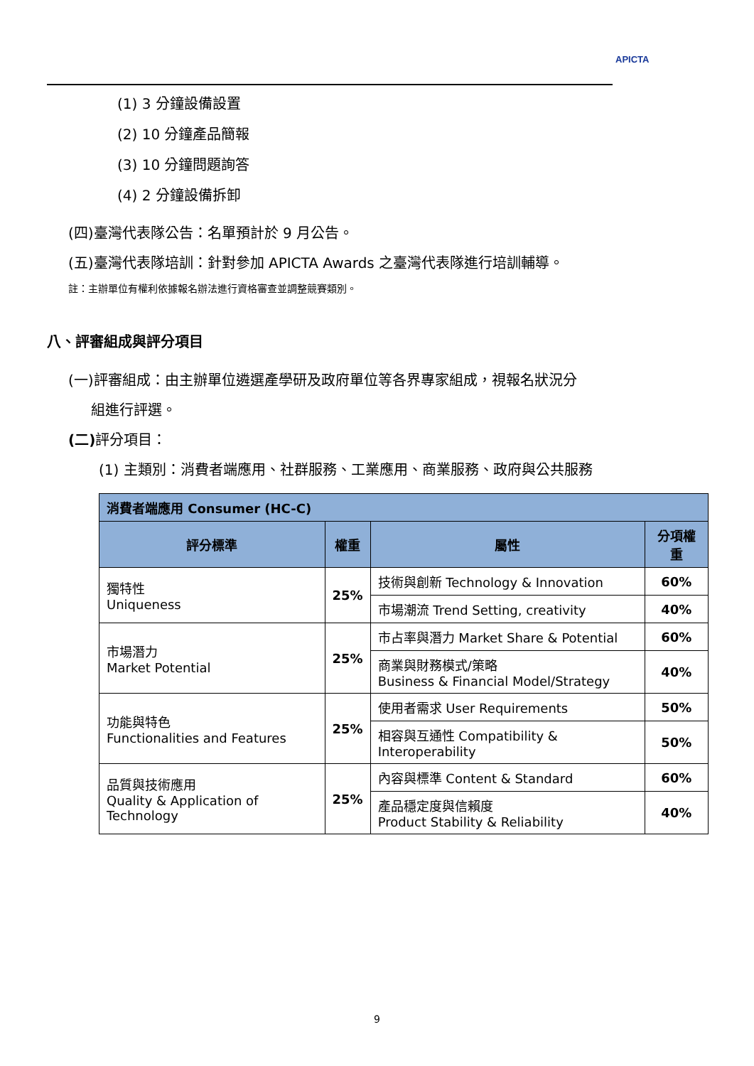APICTA
(1) 3 分鐘設備設置
(2) 10 分鐘產品簡報
(3) 10 分鐘問題詢答
(4) 2 分鐘設備拆卸
(四)臺灣代表隊公告：名單預計於 9 月公告。
(五)臺灣代表隊培訓：針對參加 APICTA Awards 之臺灣代表隊進行培訓輔導。
註：主辦單位有權利依據報名辦法進行資格審查並調整競賽類別。
八、評審組成與評分項目
(一)評審組成：由主辦單位遴選產學研及政府單位等各界專家組成，視報名狀況分
組進行評選。
(二) 評分項目：
(1) 主類別：消費者端應用、社群服務、工業應用、商業服務、政府與公共服務
| 消費者端應用 Consumer (HC-C) | | | |
| --- | --- | --- | --- |
| 評分標準 | 權重 | 屬性 | 分項權重 |
| 獨特性 Uniqueness | 25% | 技術與創新 Technology & Innovation | 60% |
| | | 市場潮流 Trend Setting, creativity | 40% |
| 市場潛力 Market Potential | 25% | 市占率與潛力 Market Share & Potential | 60% |
| | | 商業與財務模式/策略 Business & Financial Model/Strategy | 40% |
| 功能與特色 Functionalities and Features | 25% | 使用者需求 User Requirements | 50% |
| | | 相容與互通性 Compatibility & Interoperability | 50% |
| 品質與技術應用 Quality & Application of Technology | 25% | 內容與標準 Content & Standard | 60% |
| | | 產品穩定度與信賴度 Product Stability & Reliability | 40% |
9